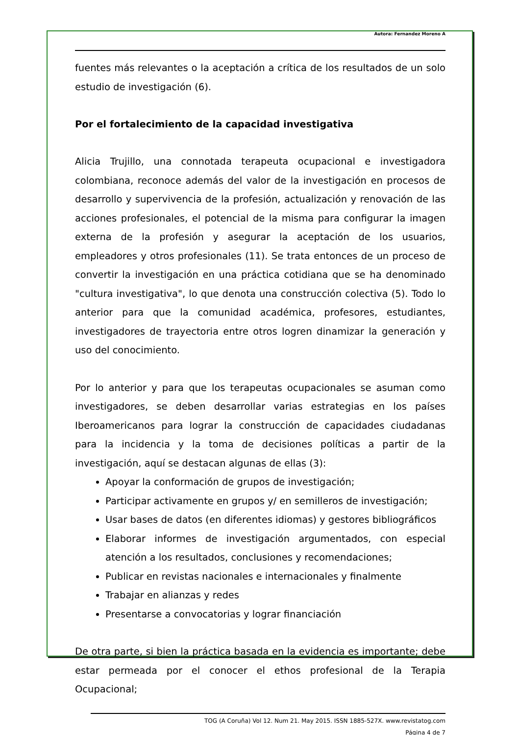Autora: Fernandez Moreno A
fuentes más relevantes o la aceptación a crítica de los resultados de un solo estudio de investigación (6).
Por el fortalecimiento de la capacidad investigativa
Alicia Trujillo, una connotada terapeuta ocupacional e investigadora colombiana, reconoce además del valor de la investigación en procesos de desarrollo y supervivencia de la profesión, actualización y renovación de las acciones profesionales, el potencial de la misma para configurar la imagen externa de la profesión y asegurar la aceptación de los usuarios, empleadores y otros profesionales (11). Se trata entonces de un proceso de convertir la investigación en una práctica cotidiana que se ha denominado "cultura investigativa", lo que denota una construcción colectiva (5). Todo lo anterior para que la comunidad académica, profesores, estudiantes, investigadores de trayectoria entre otros logren dinamizar la generación y uso del conocimiento.
Por lo anterior y para que los terapeutas ocupacionales se asuman como investigadores, se deben desarrollar varias estrategias en los países Iberoamericanos para lograr la construcción de capacidades ciudadanas para la incidencia y la toma de decisiones políticas a partir de la investigación, aquí se destacan algunas de ellas (3):
Apoyar la conformación de grupos de investigación;
Participar activamente en grupos y/ en semilleros de investigación;
Usar bases de datos (en diferentes idiomas) y gestores bibliográficos
Elaborar informes de investigación argumentados, con especial atención a los resultados, conclusiones y recomendaciones;
Publicar en revistas nacionales e internacionales y finalmente
Trabajar en alianzas y redes
Presentarse a convocatorias y lograr financiación
De otra parte, si bien la práctica basada en la evidencia es importante; debe estar permeada por el conocer el ethos profesional de la Terapia Ocupacional;
TOG (A Coruña) Vol 12. Num 21. May 2015. ISSN 1885-527X. www.revistatog.com
Página 4 de 7